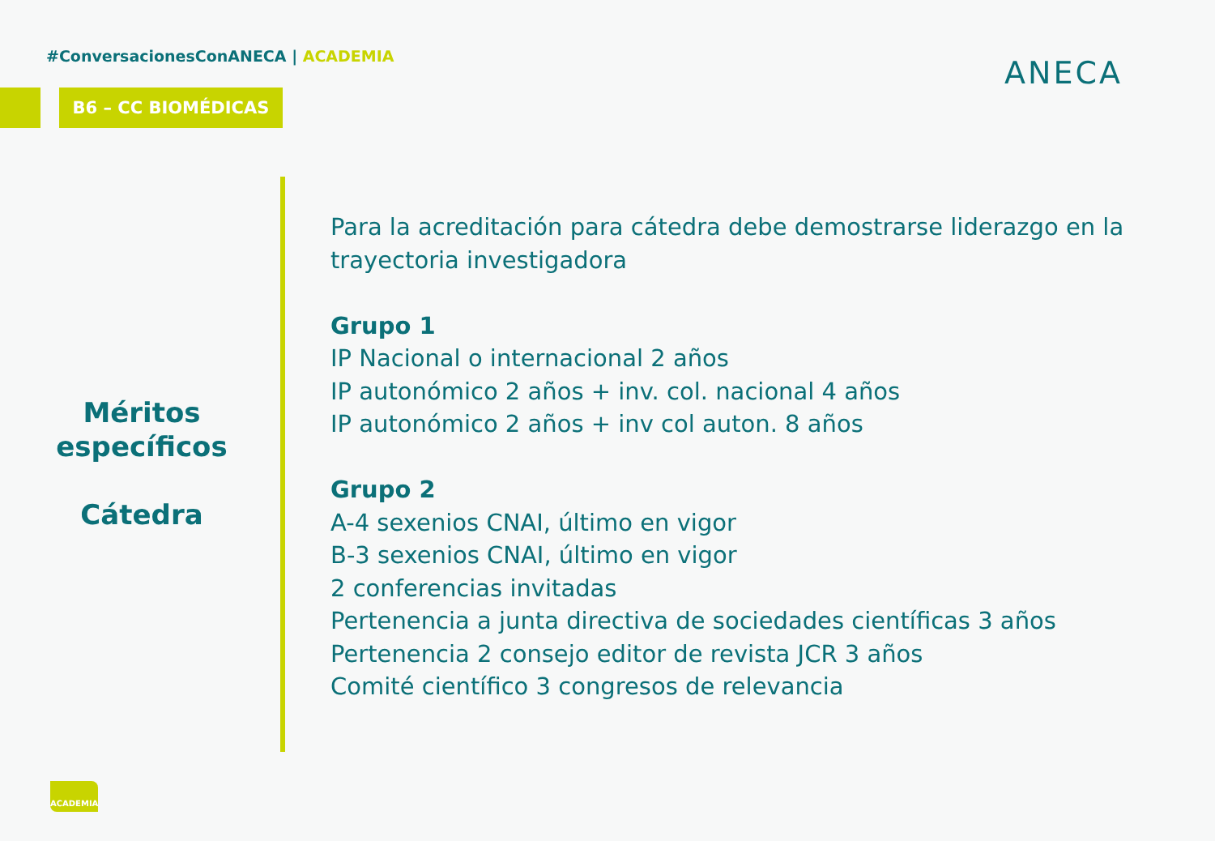#ConversacionesConANECA | ACADEMIA
B6 – CC BIOMÉDICAS
ANECA
Méritos específicos
Cátedra
Para la acreditación para cátedra debe demostrarse liderazgo en la trayectoria investigadora
Grupo 1
IP Nacional o internacional 2 años
IP autonómico 2 años + inv. col. nacional 4 años
IP autonómico 2 años + inv col auton. 8 años
Grupo 2
A-4 sexenios CNAI, último en vigor
B-3 sexenios CNAI, último en vigor
2 conferencias invitadas
Pertenencia a junta directiva de sociedades científicas 3 años
Pertenencia 2 consejo editor de revista JCR 3 años
Comité científico 3 congresos de relevancia
ACADEMIA